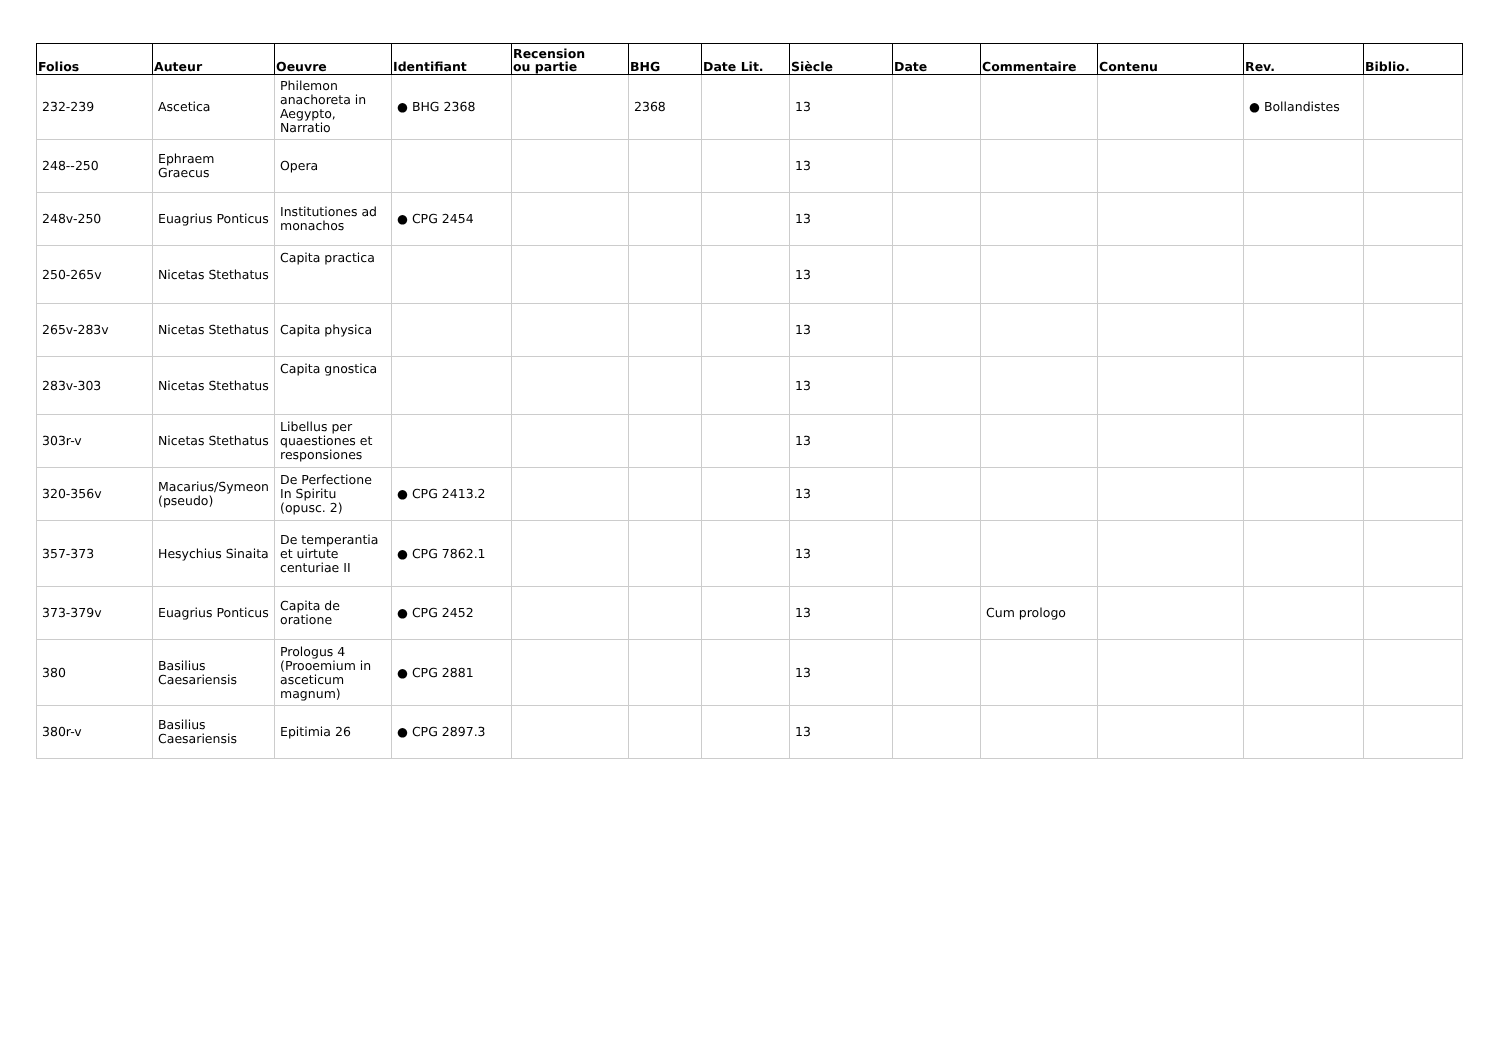| Folios | Auteur | Oeuvre | Identifiant | Recension ou partie | BHG | Date Lit. | Siècle | Date | Commentaire | Contenu | Rev. | Biblio. |
| --- | --- | --- | --- | --- | --- | --- | --- | --- | --- | --- | --- | --- |
| 232-239 | Ascetica | Philemon anachoreta in Aegypto, Narratio | ● BHG 2368 | | 2368 | | 13 | | | | ● Bollandistes | |
| 248--250 | Ephraem Graecus | Opera | | | | | 13 | | | | | |
| 248v-250 | Euagrius Ponticus | Institutiones ad monachos | ● CPG 2454 | | | | 13 | | | | | |
| 250-265v | Nicetas Stethatus | Capita practica | | | | | 13 | | | | | |
| 265v-283v | Nicetas Stethatus | Capita physica | | | | | 13 | | | | | |
| 283v-303 | Nicetas Stethatus | Capita gnostica | | | | | 13 | | | | | |
| 303r-v | Nicetas Stethatus | Libellus per quaestiones et responsiones | | | | | 13 | | | | | |
| 320-356v | Macarius/Symeon (pseudo) | De Perfectione In Spiritu (opusc. 2) | ● CPG 2413.2 | | | | 13 | | | | | |
| 357-373 | Hesychius Sinaita | De temperantia et uirtute centuriae II | ● CPG 7862.1 | | | | 13 | | | | | |
| 373-379v | Euagrius Ponticus | Capita de oratione | ● CPG 2452 | | | | 13 | | Cum prologo | | | |
| 380 | Basilius Caesariensis | Prologus 4 (Prooemium in asceticum magnum) | ● CPG 2881 | | | | 13 | | | | | |
| 380r-v | Basilius Caesariensis | Epitimia 26 | ● CPG 2897.3 | | | | 13 | | | | | |